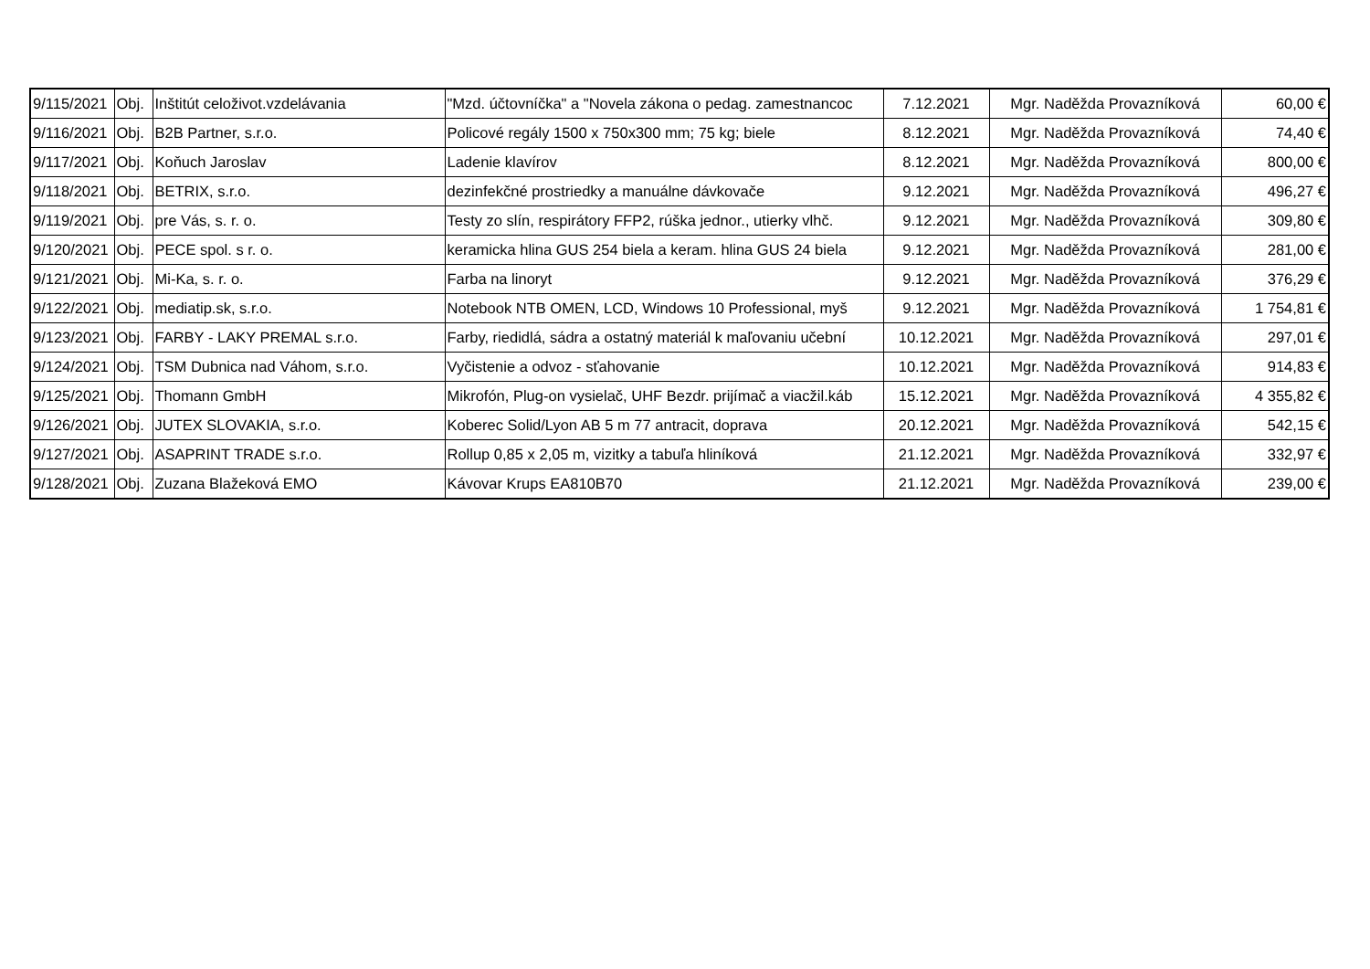| 9/115/2021 | Obj. | Inštitút celoživot.vzdelávania | "Mzd. účtovníčka" a "Novela zákona o pedag. zamestnancoc | 7.12.2021 | Mgr. Naděžda Provazníková | 60,00 € |
| 9/116/2021 | Obj. | B2B Partner, s.r.o. | Policové regály 1500 x 750x300 mm; 75 kg; biele | 8.12.2021 | Mgr. Naděžda Provazníková | 74,40 € |
| 9/117/2021 | Obj. | Koňuch Jaroslav | Ladenie klavírov | 8.12.2021 | Mgr. Naděžda Provazníková | 800,00 € |
| 9/118/2021 | Obj. | BETRIX, s.r.o. | dezinfekčné prostriedky a manuálne dávkovače | 9.12.2021 | Mgr. Naděžda Provazníková | 496,27 € |
| 9/119/2021 | Obj. | pre Vás, s. r. o. | Testy zo slín, respirátory FFP2, rúška jednor., utierky vlhč. | 9.12.2021 | Mgr. Naděžda Provazníková | 309,80 € |
| 9/120/2021 | Obj. | PECE spol. s r. o. | keramicka hlina GUS 254 biela a keram. hlina GUS 24 biela | 9.12.2021 | Mgr. Naděžda Provazníková | 281,00 € |
| 9/121/2021 | Obj. | Mi-Ka, s. r. o. | Farba na linoryt | 9.12.2021 | Mgr. Naděžda Provazníková | 376,29 € |
| 9/122/2021 | Obj. | mediatip.sk, s.r.o. | Notebook NTB OMEN, LCD, Windows 10 Professional, myš | 9.12.2021 | Mgr. Naděžda Provazníková | 1 754,81 € |
| 9/123/2021 | Obj. | FARBY - LAKY PREMAL s.r.o. | Farby, riedidlá, sádra a ostatný materiál k maľovaniu učební | 10.12.2021 | Mgr. Naděžda Provazníková | 297,01 € |
| 9/124/2021 | Obj. | TSM Dubnica nad Váhom, s.r.o. | Vyčistenie a odvoz - sťahovanie | 10.12.2021 | Mgr. Naděžda Provazníková | 914,83 € |
| 9/125/2021 | Obj. | Thomann GmbH | Mikrofón, Plug-on vysielač, UHF Bezdr. prijímač a viacžil.káb | 15.12.2021 | Mgr. Naděžda Provazníková | 4 355,82 € |
| 9/126/2021 | Obj. | JUTEX SLOVAKIA, s.r.o. | Koberec Solid/Lyon AB 5 m 77 antracit, doprava | 20.12.2021 | Mgr. Naděžda Provazníková | 542,15 € |
| 9/127/2021 | Obj. | ASAPRINT TRADE s.r.o. | Rollup 0,85 x 2,05 m, vizitky a tabuľa hliníková | 21.12.2021 | Mgr. Naděžda Provazníková | 332,97 € |
| 9/128/2021 | Obj. | Zuzana Blažeková EMO | Kávovar Krups EA810B70 | 21.12.2021 | Mgr. Naděžda Provazníková | 239,00 € |